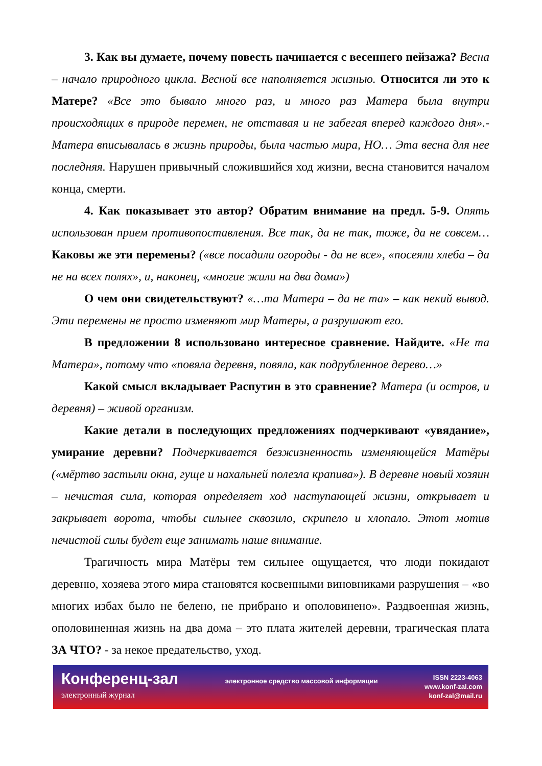3. Как вы думаете, почему повесть начинается с весеннего пейзажа? Весна – начало природного цикла. Весной все наполняется жизнью. Относится ли это к Матере? «Все это бывало много раз, и много раз Матера была внутри происходящих в природе перемен, не отставая и не забегая вперед каждого дня».- Матера вписывалась в жизнь природы, была частью мира, НО… Эта весна для нее последняя. Нарушен привычный сложившийся ход жизни, весна становится началом конца, смерти.
4. Как показывает это автор? Обратим внимание на предл. 5-9. Опять использован прием противопоставления. Все так, да не так, тоже, да не совсем… Каковы же эти перемены? («все посадили огороды - да не все», «посеяли хлеба – да не на всех полях», и, наконец, «многие жили на два дома»)
О чем они свидетельствуют? «…та Матера – да не та» – как некий вывод. Эти перемены не просто изменяют мир Матеры, а разрушают его.
В предложении 8 использовано интересное сравнение. Найдите. «Не та Матера», потому что «повяла деревня, повяла, как подрубленное дерево…»
Какой смысл вкладывает Распутин в это сравнение? Матера (и остров, и деревня) – живой организм.
Какие детали в последующих предложениях подчеркивают «увядание», умирание деревни? Подчеркивается безжизненность изменяющейся Матёры («мёртво застыли окна, гуще и нахальней полезла крапива»). В деревне новый хозяин – нечистая сила, которая определяет ход наступающей жизни, открывает и закрывает ворота, чтобы сильнее сквозило, скрипело и хлопало. Этот мотив нечистой силы будет еще занимать наше внимание.
Трагичность мира Матёры тем сильнее ощущается, что люди покидают деревню, хозяева этого мира становятся косвенными виновниками разрушения – «во многих избах было не белено, не прибрано и ополовинено». Раздвоенная жизнь, ополовиненная жизнь на два дома – это плата жителей деревни, трагическая плата ЗА ЧТО? - за некое предательство, уход.
Конференц-зал
электронный журнал
электронное средство массовой информации
ISSN 2223-4063
www.konf-zal.com
konf-zal@mail.ru